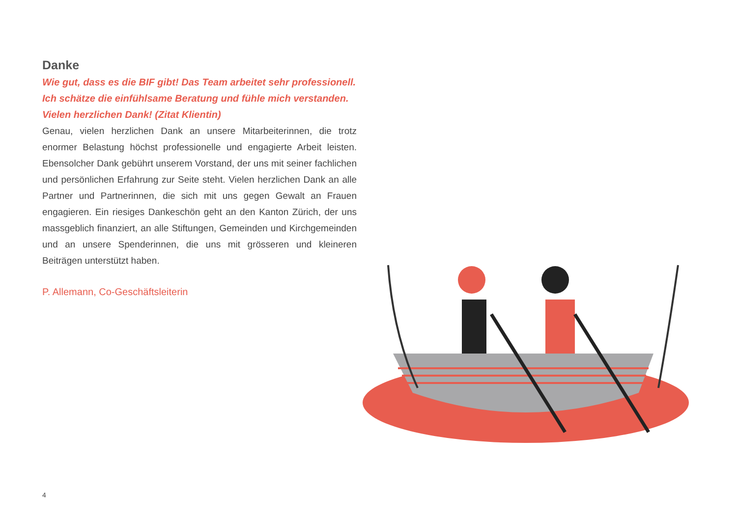Danke
Wie gut, dass es die BIF gibt! Das Team arbeitet sehr professionell. Ich schätze die einfühlsame Beratung und fühle mich verstanden. Vielen herzlichen Dank! (Zitat Klientin)
Genau, vielen herzlichen Dank an unsere Mitarbeiterinnen, die trotz enormer Belastung höchst professionelle und engagierte Arbeit leisten. Ebensolcher Dank gebührt unserem Vorstand, der uns mit seiner fachlichen und persönlichen Erfahrung zur Seite steht. Vielen herzlichen Dank an alle Partner und Partnerinnen, die sich mit uns gegen Gewalt an Frauen engagieren. Ein riesiges Dankeschön geht an den Kanton Zürich, der uns massgeblich finanziert, an alle Stiftungen, Gemeinden und Kirchgemeinden und an unsere Spenderinnen, die uns mit grösseren und kleineren Beiträgen unterstützt haben.
P. Allemann, Co-Geschäftsleiterin
4